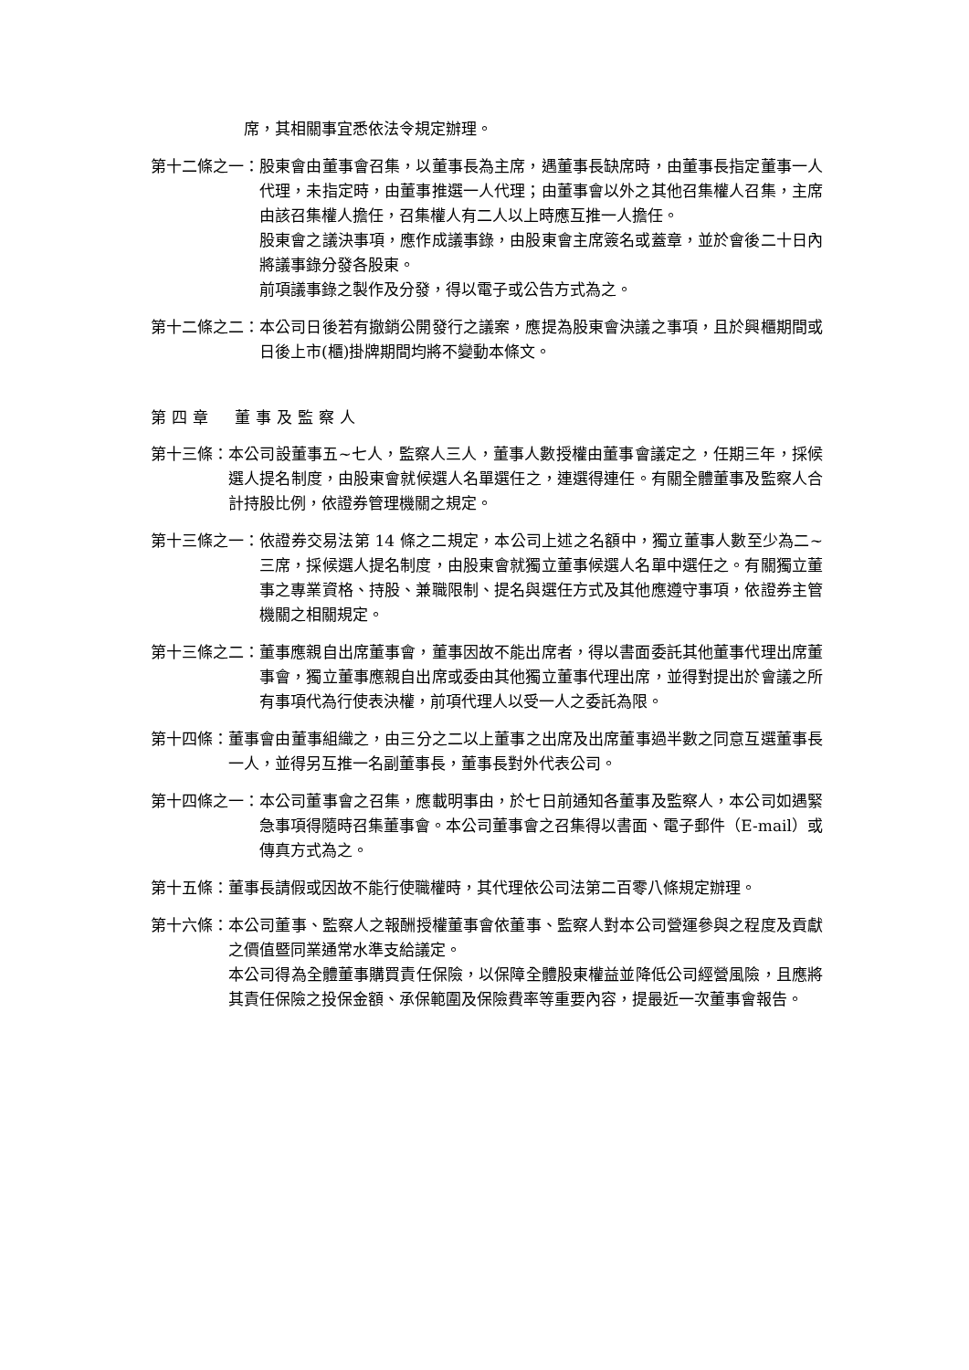席，其相關事宜悉依法令規定辦理。
第十二條之一： 股東會由董事會召集，以董事長為主席，遇董事長缺席時，由董事長指定董事一人代理，未指定時，由董事推選一人代理；由董事會以外之其他召集權人召集，主席由該召集權人擔任，召集權人有二人以上時應互推一人擔任。
股東會之議決事項，應作成議事錄，由股東會主席簽名或蓋章，並於會後二十日內將議事錄分發各股東。
前項議事錄之製作及分發，得以電子或公告方式為之。
第十二條之二： 本公司日後若有撤銷公開發行之議案，應提為股東會決議之事項，且於興櫃期間或日後上市(櫃)掛牌期間均將不變動本條文。
第四章　董事及監察人
第十三條： 本公司設董事五~七人，監察人三人，董事人數授權由董事會議定之，任期三年，採候選人提名制度，由股東會就候選人名單選任之，連選得連任。有關全體董事及監察人合計持股比例，依證券管理機關之規定。
第十三條之一： 依證券交易法第 14 條之二規定，本公司上述之名額中，獨立董事人數至少為二~三席，採候選人提名制度，由股東會就獨立董事候選人名單中選任之。有關獨立董事之專業資格、持股、兼職限制、提名與選任方式及其他應遵守事項，依證券主管機關之相關規定。
第十三條之二： 董事應親自出席董事會，董事因故不能出席者，得以書面委託其他董事代理出席董事會，獨立董事應親自出席或委由其他獨立董事代理出席，並得對提出於會議之所有事項代為行使表決權，前項代理人以受一人之委託為限。
第十四條： 董事會由董事組織之，由三分之二以上董事之出席及出席董事過半數之同意互選董事長一人，並得另互推一名副董事長，董事長對外代表公司。
第十四條之一： 本公司董事會之召集，應載明事由，於七日前通知各董事及監察人，本公司如遇緊急事項得隨時召集董事會。本公司董事會之召集得以書面、電子郵件（E-mail）或傳真方式為之。
第十五條： 董事長請假或因故不能行使職權時，其代理依公司法第二百零八條規定辦理。
第十六條： 本公司董事、監察人之報酬授權董事會依董事、監察人對本公司營運參與之程度及貢獻之價值暨同業通常水準支給議定。
本公司得為全體董事購買責任保險，以保障全體股東權益並降低公司經營風險，且應將其責任保險之投保金額、承保範圍及保險費率等重要內容，提最近一次董事會報告。